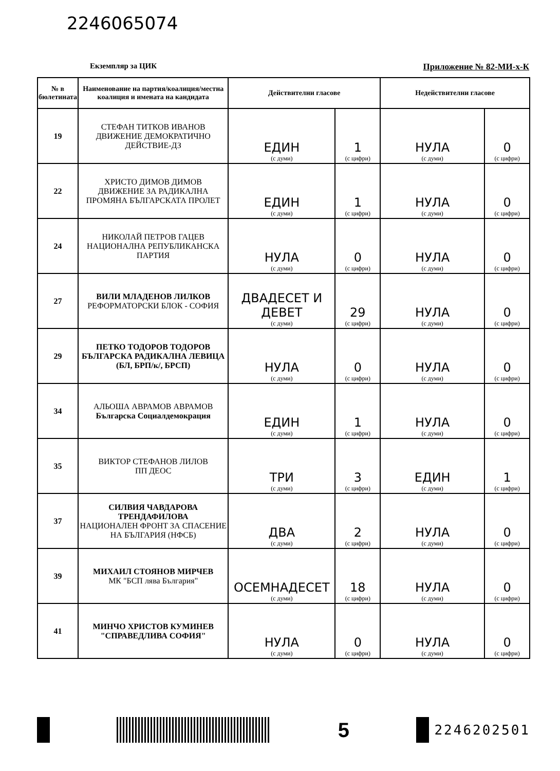2246065074
Екземпляр за ЦИК Приложение № 82-МИ-х-К
| № в бюлетината | Наименование на партия/коалиция/местна коалиция и имената на кандидата | Действителни гласове | | Недействителни гласове | |
| --- | --- | --- | --- | --- | --- |
| 19 | СТЕФАН ТИТКОВ ИВАНОВ ДВИЖЕНИЕ ДЕМОКРАТИЧНО ДЕЙСТВИЕ-ДЗ | ЕДИН (с думи) | 1 (с цифри) | НУЛА (с думи) | 0 (с цифри) |
| 22 | ХРИСТО ДИМОВ ДИМОВ ДВИЖЕНИЕ ЗА РАДИКАЛНА ПРОМЯНА БЪЛГАРСКАТА ПРОЛЕТ | ЕДИН (с думи) | 1 (с цифри) | НУЛА (с думи) | 0 (с цифри) |
| 24 | НИКОЛАЙ ПЕТРОВ ГАЦЕВ НАЦИОНАЛНА РЕПУБЛИКАНСКА ПАРТИЯ | НУЛА (с думи) | 0 (с цифри) | НУЛА (с думи) | 0 (с цифри) |
| 27 | ВИЛИ МЛАДЕНОВ ЛИЛКОВ РЕФОРМАТОРСКИ БЛОК - СОФИЯ | ДВАДЕСЕТ И ДЕВЕТ (с думи) | 29 (с цифри) | НУЛА (с думи) | 0 (с цифри) |
| 29 | ПЕТКО ТОДОРОВ ТОДОРОВ БЪЛГАРСКА РАДИКАЛНА ЛЕВИЦА (БЛ, БРП/к/, БРСП) | НУЛА (с думи) | 0 (с цифри) | НУЛА (с думи) | 0 (с цифри) |
| 34 | АЛЬОША АВРАМОВ АВРАМОВ Българска Социалдемокрация | ЕДИН (с думи) | 1 (с цифри) | НУЛА (с думи) | 0 (с цифри) |
| 35 | ВИКТОР СТЕФАНОВ ЛИЛОВ ПП ДЕОС | ТРИ (с думи) | 3 (с цифри) | ЕДИН (с думи) | 1 (с цифри) |
| 37 | СИЛВИЯ ЧАВДАРОВА ТРЕНДАФИЛОВА НАЦИОНАЛЕН ФРОНТ ЗА СПАСЕНИЕ НА БЪЛГАРИЯ (НФСБ) | ДВА (с думи) | 2 (с цифри) | НУЛА (с думи) | 0 (с цифри) |
| 39 | МИХАИЛ СТОЯНОВ МИРЧЕВ МК "БСП лява България" | ОСЕМНАДЕСЕТ (с думи) | 18 (с цифри) | НУЛА (с думи) | 0 (с цифри) |
| 41 | МИНЧО ХРИСТОВ КУМИНЕВ "СПРАВЕДЛИВА СОФИЯ" | НУЛА (с думи) | 0 (с цифри) | НУЛА (с думи) | 0 (с цифри) |
5
2246202501